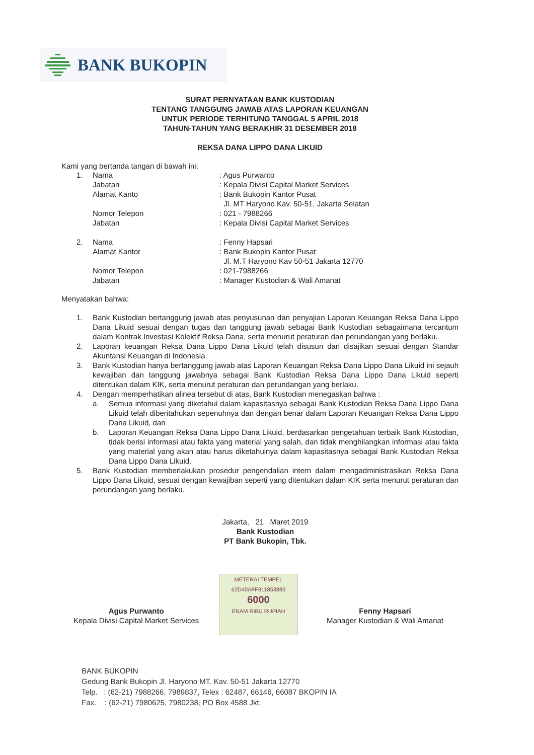BANK BUKOPIN
SURAT PERNYATAAN BANK KUSTODIAN
TENTANG TANGGUNG JAWAB ATAS LAPORAN KEUANGAN
UNTUK PERIODE TERHITUNG TANGGAL 5 APRIL 2018
TAHUN-TAHUN YANG BERAKHIR 31 DESEMBER 2018
REKSA DANA LIPPO DANA LIKUID
Kami yang bertanda tangan di bawah ini:
| 1. | Nama | : Agus Purwanto |
| | Jabatan | : Kepala Divisi Capital Market Services |
| | Alamat Kanto | : Bank Bukopin Kantor Pusat Jl. MT Haryono Kav. 50-51, Jakarta Selatan |
| | Nomor Telepon | : 021 - 7988266 |
| | Jabatan | : Kepala Divisi Capital Market Services |
| 2. | Nama | : Fenny Hapsari |
| | Alamat Kantor | : Bank Bukopin Kantor Pusat Jl. M.T Haryono Kav 50-51 Jakarta 12770 |
| | Nomor Telepon | : 021-7988266 |
| | Jabatan | : Manager Kustodian & Wali Amanat |
Menyatakan bahwa:
1. Bank Kustodian bertanggung jawab atas penyusunan dan penyajian Laporan Keuangan Reksa Dana Lippo Dana Likuid sesuai dengan tugas dan tanggung jawab sebagai Bank Kustodian sebagaimana tercantum dalam Kontrak Investasi Kolektif Reksa Dana, serta menurut peraturan dan perundangan yang berlaku.
2. Laporan keuangan Reksa Dana Lippo Dana Likuid telah disusun dan disajikan sesuai dengan Standar Akuntansi Keuangan di Indonesia.
3. Bank Kustodian hanya bertanggung jawab atas Laporan Keuangan Reksa Dana Lippo Dana Likuid ini sejauh kewajiban dan tanggung jawabnya sebagai Bank Kustodian Reksa Dana Lippo Dana Likuid seperti ditentukan dalam KIK, serta menurut peraturan dan perundangan yang berlaku.
4. Dengan memperhatikan alinea tersebut di atas, Bank Kustodian menegaskan bahwa :
a. Semua informasi yang diketahui dalam kapasitasnya sebagai Bank Kustodian Reksa Dana Lippo Dana Likuid telah diberitahukan sepenuhnya dan dengan benar dalam Laporan Keuangan Reksa Dana Lippo Dana Likuid, dan
b. Laporan Keuangan Reksa Dana Lippo Dana Likuid, berdasarkan pengetahuan terbaik Bank Kustodian, tidak berisi informasi atau fakta yang material yang salah, dan tidak menghilangkan informasi atau fakta yang material yang akan atau harus diketahuinya dalam kapasitasnya sebagai Bank Kustodian Reksa Dana Lippo Dana Likuid.
5. Bank Kustodian memberlakukan prosedur pengendalian intern dalam mengadministrasikan Reksa Dana Lippo Dana Likuid, sesuai dengan kewajiban seperti yang ditentukan dalam KIK serta menurut peraturan dan perundangan yang berlaku.
Jakarta, 21 Maret 2019
Bank Kustodian
PT Bank Bukopin, Tbk.
METERAI TEMPEL
62D40AFF811853883
6000
ENAM RIBU RUPIAH
Agus Purwanto
Kepala Divisi Capital Market Services
Fenny Hapsari
Manager Kustodian & Wali Amanat
BANK BUKOPIN
Gedung Bank Bukopin Jl. Haryono MT. Kav. 50-51 Jakarta 12770
Telp. : (62-21) 7988266, 7989837, Telex : 62487, 66146, 66087 BKOPIN IA
Fax. : (62-21) 7980625, 7980238, PO Box 4588 Jkt.